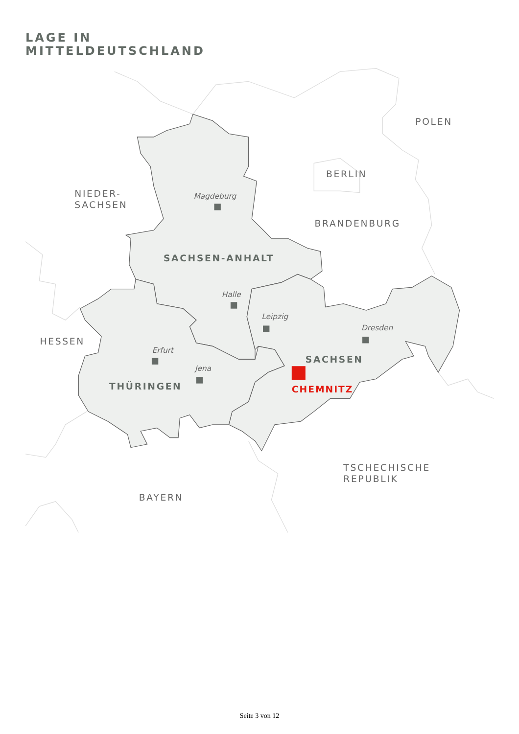LAGE IN
MITTELDEUTSCHLAND
POLEN
BERLIN
NIEDER-
SACHSEN
BRANDENBURG
HESSEN
TSCHECHISCHE
REPUBLIK
BAYERN
Magdeburg
Halle
Leipzig
Dresden
Erfurt
Jena
SACHSEN-ANHALT
SACHSEN
THÜRINGEN
CHEMNITZ
Seite 3 von 12